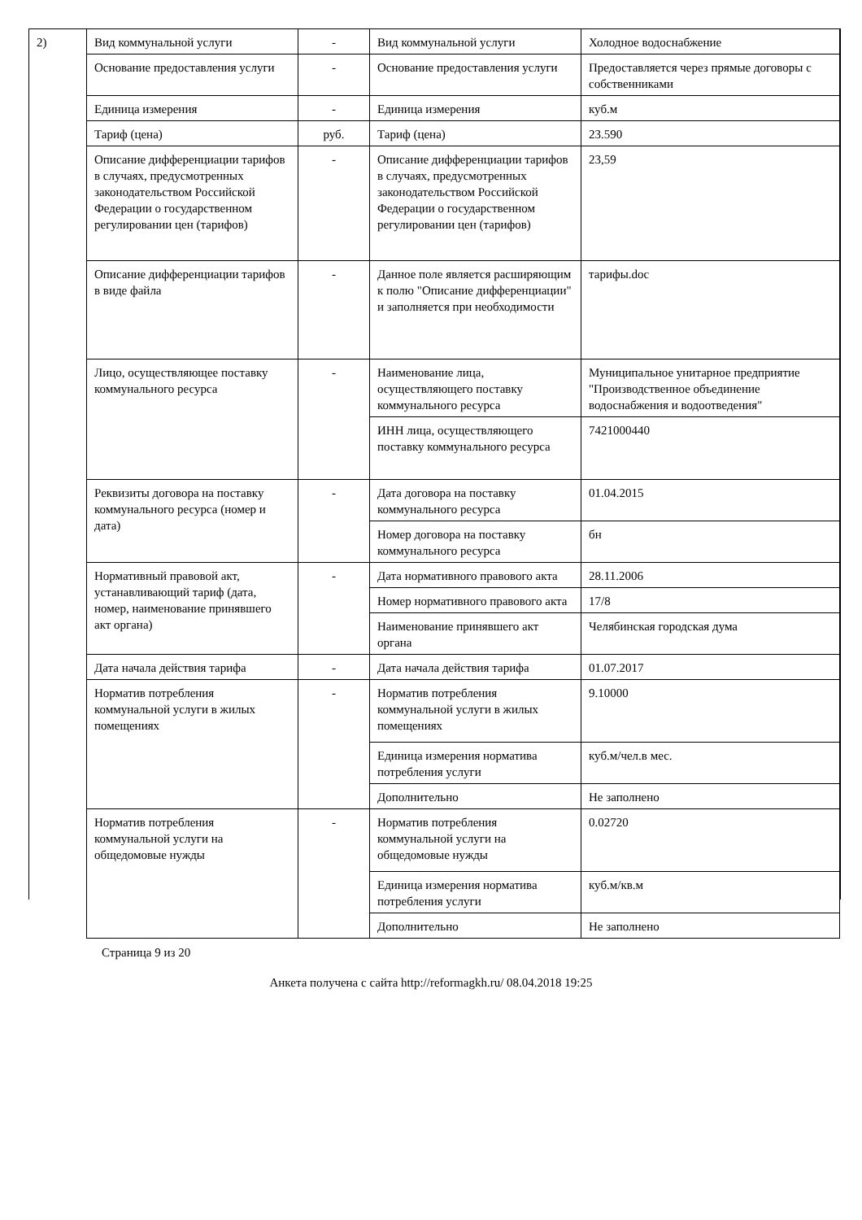2)
| Вид коммунальной услуги | - | Вид коммунальной услуги | Холодное водоснабжение |
| Основание предоставления услуги | - | Основание предоставления услуги | Предоставляется через прямые договоры с собственниками |
| Единица измерения | - | Единица измерения | куб.м |
| Тариф (цена) | руб. | Тариф (цена) | 23.590 |
| Описание дифференциации тарифов в случаях, предусмотренных законодательством Российской Федерации о государственном регулировании цен (тарифов) | - | Описание дифференциации тарифов в случаях, предусмотренных законодательством Российской Федерации о государственном регулировании цен (тарифов) | 23,59 |
| Описание дифференциации тарифов в виде файла | - | Данное поле является расширяющим к полю "Описание дифференциации" и заполняется при необходимости | тарифы.doc |
| Лицо, осуществляющее поставку коммунального ресурса | - | Наименование лица, осуществляющего поставку коммунального ресурса | Муниципальное унитарное предприятие "Производственное объединение водоснабжения и водоотведения" |
| | | ИНН лица, осуществляющего поставку коммунального ресурса | 7421000440 |
| Реквизиты договора на поставку коммунального ресурса (номер и дата) | - | Дата договора на поставку коммунального ресурса | 01.04.2015 |
| | | Номер договора на поставку коммунального ресурса | бн |
| Нормативный правовой акт, устанавливающий тариф (дата, номер, наименование принявшего акт органа) | - | Дата нормативного правового акта | 28.11.2006 |
| | | Номер нормативного правового акта | 17/8 |
| | | Наименование принявшего акт органа | Челябинская городская дума |
| Дата начала действия тарифа | - | Дата начала действия тарифа | 01.07.2017 |
| Норматив потребления коммунальной услуги в жилых помещениях | - | Норматив потребления коммунальной услуги в жилых помещениях | 9.10000 |
| | | Единица измерения норматива потребления услуги | куб.м/чел.в мес. |
| | | Дополнительно | Не заполнено |
| Норматив потребления коммунальной услуги на общедомовые нужды | - | Норматив потребления коммунальной услуги на общедомовые нужды | 0.02720 |
| | | Единица измерения норматива потребления услуги | куб.м/кв.м |
| | | Дополнительно | Не заполнено |
Страница 9 из 20
Анкета получена с сайта http://reformagkh.ru/ 08.04.2018 19:25